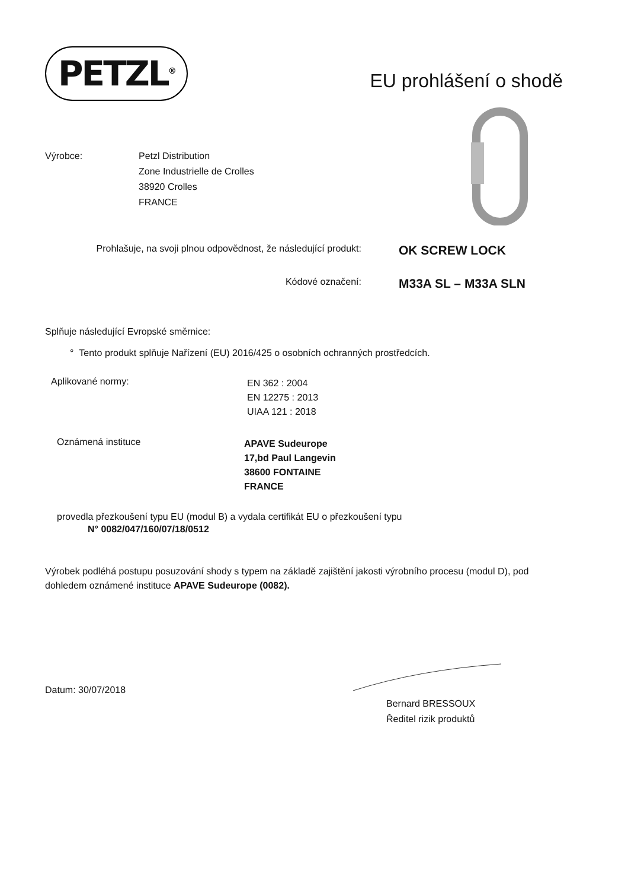PETZL<sup>®</sup>
EU prohlášení o shodě
Výrobce: Petzl Distribution
Zone Industrielle de Crolles
38920 Crolles
FRANCE
Prohlašuje, na svoji plnou odpovědnost, že následující produkt:
OK SCREW LOCK
Kódové označení:
M33A SL – M33A SLN
Splňuje následující Evropské směrnice:
° Tento produkt splňuje Nařízení (EU) 2016/425 o osobních ochranných prostředcích.
Aplikované normy:
EN 362 : 2004
EN 12275 : 2013
UIAA 121 : 2018
Oznámená instituce
APAVE Sudeurope
17,bd Paul Langevin
38600 FONTAINE
FRANCE
provedla přezkoušení typu EU (modul B) a vydala certifikát EU o přezkoušení typu
N° 0082/047/160/07/18/0512
Výrobek podléhá postupu posuzování shody s typem na základě zajištění jakosti výrobního procesu (modul D), pod dohledem oznámené instituce APAVE Sudeurope (0082).
Datum: 30/07/2018
Bernard BRESSOUX
Ředitel rizik produktů